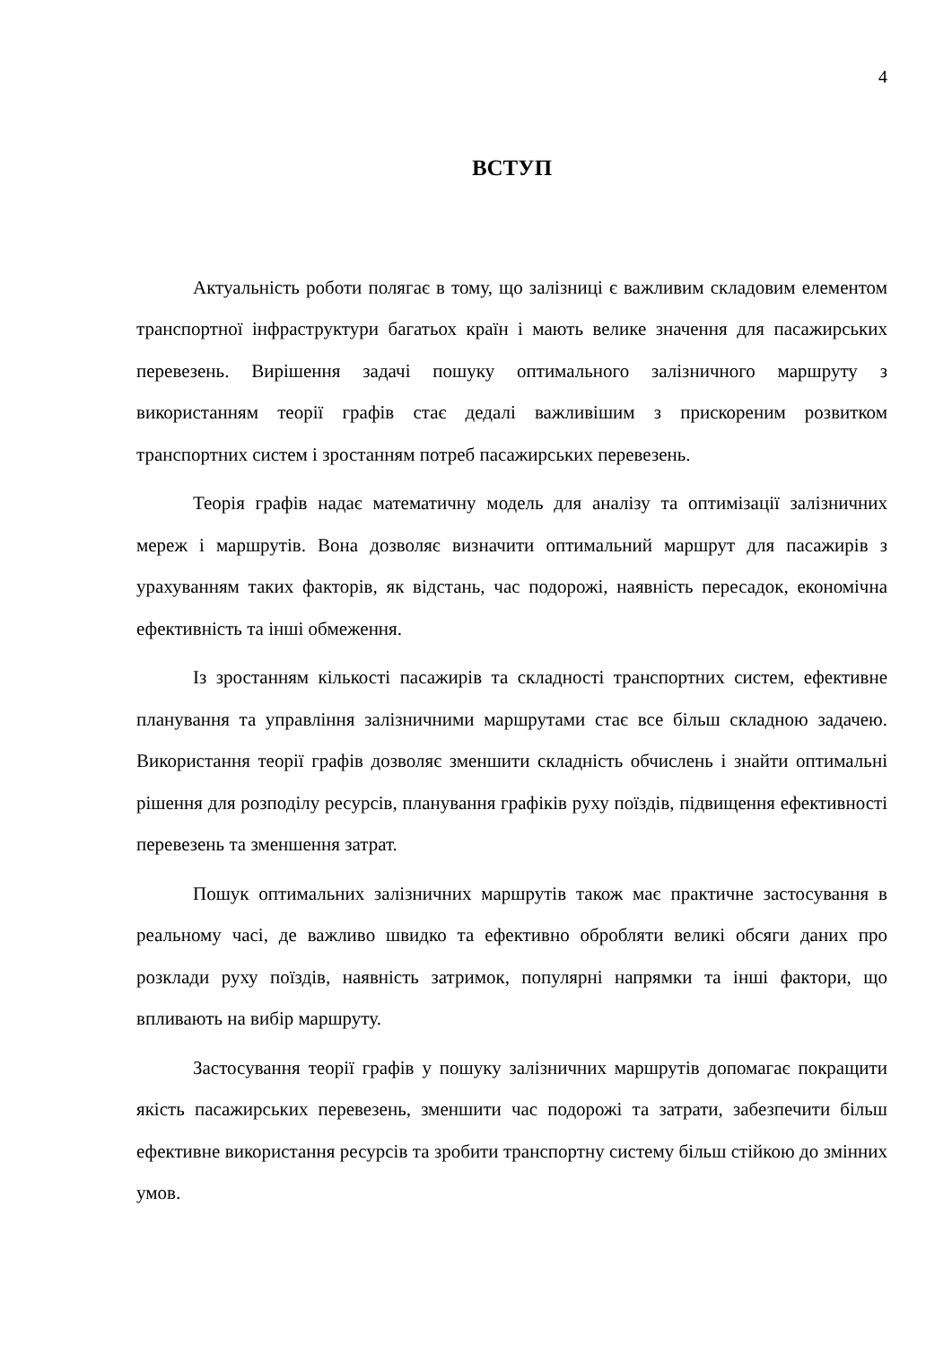4
ВСТУП
Актуальність роботи полягає в тому, що залізниці є важливим складовим елементом транспортної інфраструктури багатьох країн і мають велике значення для пасажирських перевезень. Вирішення задачі пошуку оптимального залізничного маршруту з використанням теорії графів стає дедалі важливішим з прискореним розвитком транспортних систем і зростанням потреб пасажирських перевезень.
Теорія графів надає математичну модель для аналізу та оптимізації залізничних мереж і маршрутів. Вона дозволяє визначити оптимальний маршрут для пасажирів з урахуванням таких факторів, як відстань, час подорожі, наявність пересадок, економічна ефективність та інші обмеження.
Із зростанням кількості пасажирів та складності транспортних систем, ефективне планування та управління залізничними маршрутами стає все більш складною задачею. Використання теорії графів дозволяє зменшити складність обчислень і знайти оптимальні рішення для розподілу ресурсів, планування графіків руху поїздів, підвищення ефективності перевезень та зменшення затрат.
Пошук оптимальних залізничних маршрутів також має практичне застосування в реальному часі, де важливо швидко та ефективно обробляти великі обсяги даних про розклади руху поїздів, наявність затримок, популярні напрямки та інші фактори, що впливають на вибір маршруту.
Застосування теорії графів у пошуку залізничних маршрутів допомагає покращити якість пасажирських перевезень, зменшити час подорожі та затрати, забезпечити більш ефективне використання ресурсів та зробити транспортну систему більш стійкою до змінних умов.